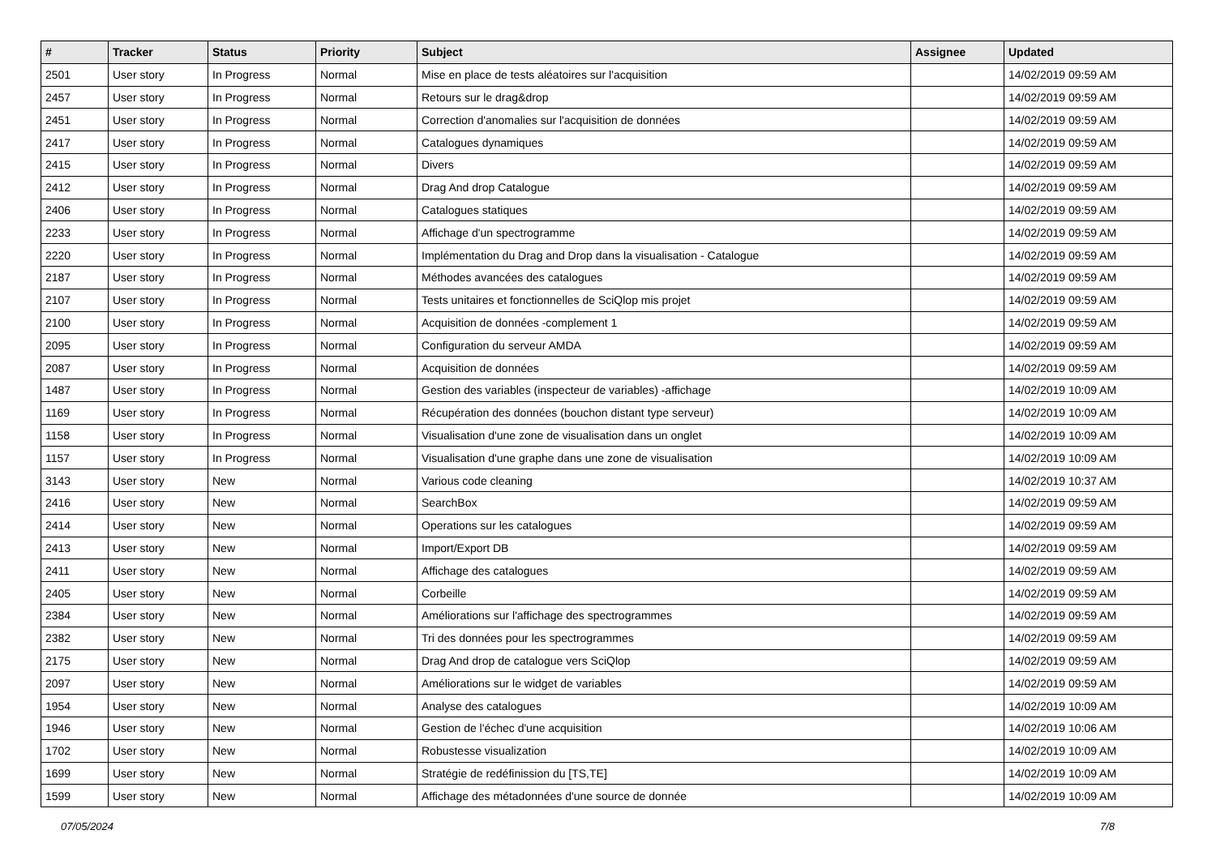| # | Tracker | Status | Priority | Subject | Assignee | Updated |
| --- | --- | --- | --- | --- | --- | --- |
| 2501 | User story | In Progress | Normal | Mise en place de tests aléatoires sur l'acquisition | | 14/02/2019 09:59 AM |
| 2457 | User story | In Progress | Normal | Retours sur le drag&drop | | 14/02/2019 09:59 AM |
| 2451 | User story | In Progress | Normal | Correction d'anomalies sur l'acquisition de données | | 14/02/2019 09:59 AM |
| 2417 | User story | In Progress | Normal | Catalogues dynamiques | | 14/02/2019 09:59 AM |
| 2415 | User story | In Progress | Normal | Divers | | 14/02/2019 09:59 AM |
| 2412 | User story | In Progress | Normal | Drag And drop Catalogue | | 14/02/2019 09:59 AM |
| 2406 | User story | In Progress | Normal | Catalogues statiques | | 14/02/2019 09:59 AM |
| 2233 | User story | In Progress | Normal | Affichage d'un spectrogramme | | 14/02/2019 09:59 AM |
| 2220 | User story | In Progress | Normal | Implémentation du Drag and Drop dans la visualisation - Catalogue | | 14/02/2019 09:59 AM |
| 2187 | User story | In Progress | Normal | Méthodes avancées des catalogues | | 14/02/2019 09:59 AM |
| 2107 | User story | In Progress | Normal | Tests unitaires et fonctionnelles de SciQlop mis projet | | 14/02/2019 09:59 AM |
| 2100 | User story | In Progress | Normal | Acquisition de données -complement 1 | | 14/02/2019 09:59 AM |
| 2095 | User story | In Progress | Normal | Configuration du serveur AMDA | | 14/02/2019 09:59 AM |
| 2087 | User story | In Progress | Normal | Acquisition de données | | 14/02/2019 09:59 AM |
| 1487 | User story | In Progress | Normal | Gestion des variables (inspecteur de variables) -affichage | | 14/02/2019 10:09 AM |
| 1169 | User story | In Progress | Normal | Récupération des données (bouchon distant type serveur) | | 14/02/2019 10:09 AM |
| 1158 | User story | In Progress | Normal | Visualisation d'une zone de visualisation dans un onglet | | 14/02/2019 10:09 AM |
| 1157 | User story | In Progress | Normal | Visualisation d'une graphe dans une zone de visualisation | | 14/02/2019 10:09 AM |
| 3143 | User story | New | Normal | Various code cleaning | | 14/02/2019 10:37 AM |
| 2416 | User story | New | Normal | SearchBox | | 14/02/2019 09:59 AM |
| 2414 | User story | New | Normal | Operations sur les catalogues | | 14/02/2019 09:59 AM |
| 2413 | User story | New | Normal | Import/Export DB | | 14/02/2019 09:59 AM |
| 2411 | User story | New | Normal | Affichage des catalogues | | 14/02/2019 09:59 AM |
| 2405 | User story | New | Normal | Corbeille | | 14/02/2019 09:59 AM |
| 2384 | User story | New | Normal | Améliorations sur l'affichage des spectrogrammes | | 14/02/2019 09:59 AM |
| 2382 | User story | New | Normal | Tri des données pour les spectrogrammes | | 14/02/2019 09:59 AM |
| 2175 | User story | New | Normal | Drag And drop de catalogue vers SciQlop | | 14/02/2019 09:59 AM |
| 2097 | User story | New | Normal | Améliorations sur le widget de variables | | 14/02/2019 09:59 AM |
| 1954 | User story | New | Normal | Analyse des catalogues | | 14/02/2019 10:09 AM |
| 1946 | User story | New | Normal | Gestion de l'échec d'une acquisition | | 14/02/2019 10:06 AM |
| 1702 | User story | New | Normal | Robustesse visualization | | 14/02/2019 10:09 AM |
| 1699 | User story | New | Normal | Stratégie de redéfinission du [TS,TE] | | 14/02/2019 10:09 AM |
| 1599 | User story | New | Normal | Affichage des métadonnées d'une source de donnée | | 14/02/2019 10:09 AM |
07/05/2024 7/8